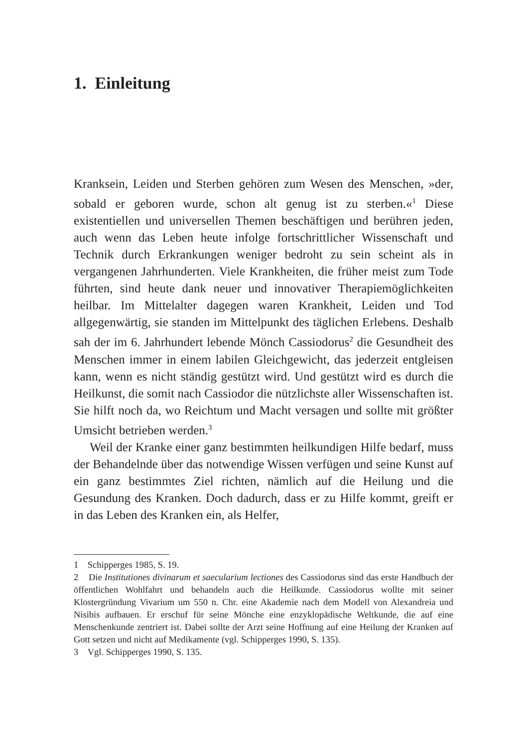1. Einleitung
Kranksein, Leiden und Sterben gehören zum Wesen des Menschen, »der, sobald er geboren wurde, schon alt genug ist zu sterben.«<sup>1</sup> Diese existentiellen und universellen Themen beschäftigen und berühren jeden, auch wenn das Leben heute infolge fortschrittlicher Wissenschaft und Technik durch Erkrankungen weniger bedroht zu sein scheint als in vergangenen Jahrhunderten. Viele Krankheiten, die früher meist zum Tode führten, sind heute dank neuer und innovativer Therapiemöglichkeiten heilbar. Im Mittelalter dagegen waren Krankheit, Leiden und Tod allgegenwärtig, sie standen im Mittelpunkt des täglichen Erlebens. Deshalb sah der im 6. Jahrhundert lebende Mönch Cassiodorus<sup>2</sup> die Gesundheit des Menschen immer in einem labilen Gleichgewicht, das jederzeit entgleisen kann, wenn es nicht ständig gestützt wird. Und gestützt wird es durch die Heilkunst, die somit nach Cassiodor die nützlichste aller Wissenschaften ist. Sie hilft noch da, wo Reichtum und Macht versagen und sollte mit größter Umsicht betrieben werden.<sup>3</sup>
Weil der Kranke einer ganz bestimmten heilkundigen Hilfe bedarf, muss der Behandelnde über das notwendige Wissen verfügen und seine Kunst auf ein ganz bestimmtes Ziel richten, nämlich auf die Heilung und die Gesundung des Kranken. Doch dadurch, dass er zu Hilfe kommt, greift er in das Leben des Kranken ein, als Helfer,
1 Schipperges 1985, S. 19.
2 Die Institutiones divinarum et saecularium lectiones des Cassiodorus sind das erste Handbuch der öffentlichen Wohlfahrt und behandeln auch die Heilkunde. Cassiodorus wollte mit seiner Klostergründung Vivarium um 550 n. Chr. eine Akademie nach dem Modell von Alexandreia und Nisibis aufbauen. Er erschuf für seine Mönche eine enzyklopädische Weltkunde, die auf eine Menschenkunde zentriert ist. Dabei sollte der Arzt seine Hoffnung auf eine Heilung der Kranken auf Gott setzen und nicht auf Medikamente (vgl. Schipperges 1990, S. 135).
3 Vgl. Schipperges 1990, S. 135.